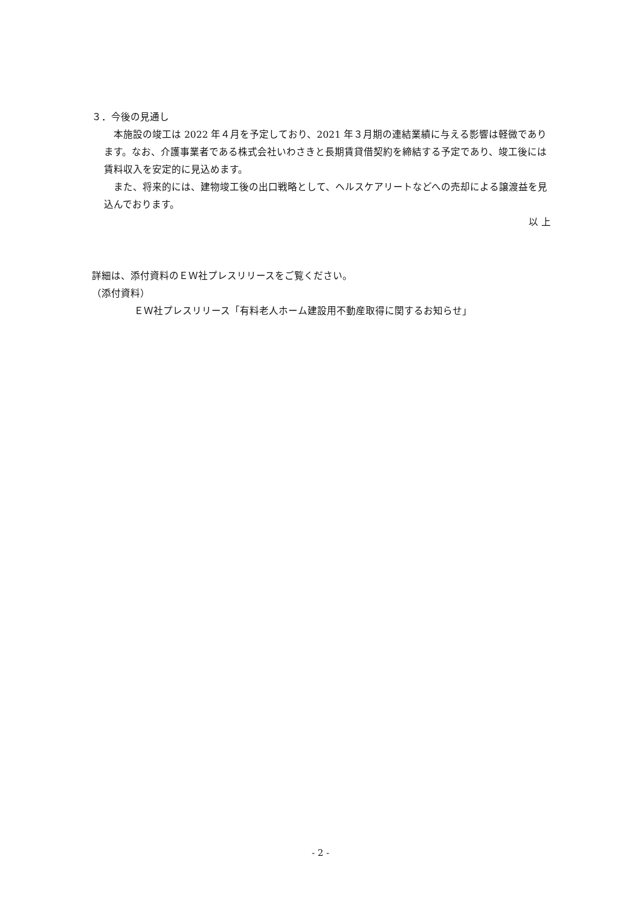３．今後の見通し
　本施設の竣工は 2022 年４月を予定しており、2021 年３月期の連結業績に与える影響は軽微であります。なお、介護事業者である株式会社いわさきと長期賃貸借契約を締結する予定であり、竣工後には賃料収入を安定的に見込めます。
　また、将来的には、建物竣工後の出口戦略として、ヘルスケアリートなどへの売却による譲渡益を見込んでおります。
以 上
詳細は、添付資料のＥＷ社プレスリリースをご覧ください。
（添付資料）
ＥＷ社プレスリリース「有料老人ホーム建設用不動産取得に関するお知らせ」
- 2 -